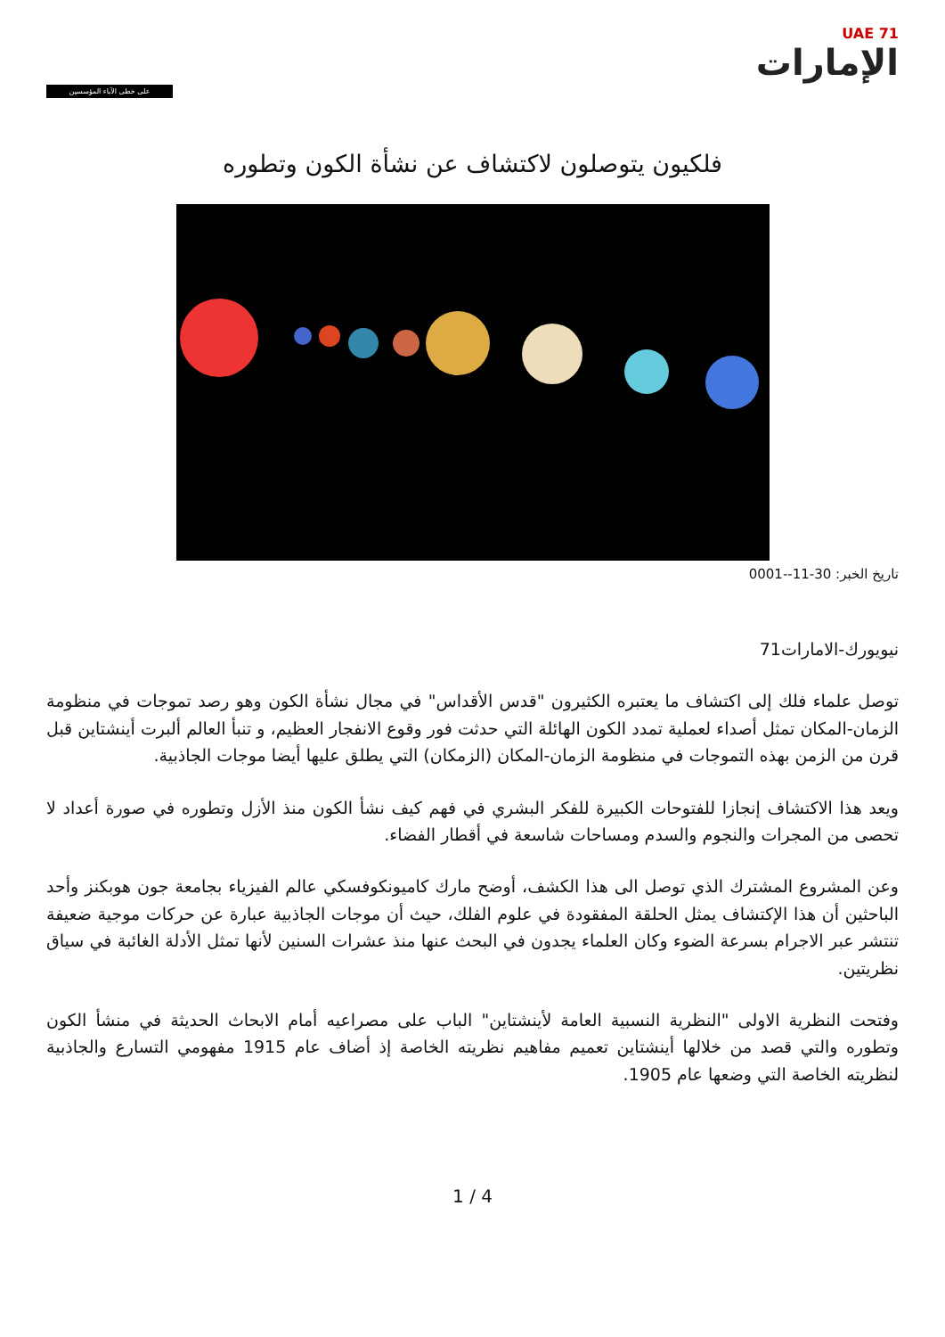UAE 71
الإمارات
على خطى الآباء المؤسسين
فلكيون يتوصلون لاكتشاف عن نشأة الكون وتطوره
تاريخ الخبر: 30-11--0001
نيويورك-الامارات71
توصل علماء فلك إلى اكتشاف ما يعتبره الكثيرون "قدس الأقداس" في مجال نشأة الكون وهو رصد تموجات في منظومة الزمان-المكان تمثل أصداء لعملية تمدد الكون الهائلة التي حدثت فور وقوع الانفجار العظيم، و تنبأ العالم ألبرت أينشتاين قبل قرن من الزمن بهذه التموجات في منظومة الزمان-المكان (الزمكان) التي يطلق عليها أيضا موجات الجاذبية.
ويعد هذا الاكتشاف إنجازا للفتوحات الكبيرة للفكر البشري في فهم كيف نشأ الكون منذ الأزل وتطوره في صورة أعداد لا تحصى من المجرات والنجوم والسدم ومساحات شاسعة في أقطار الفضاء.
وعن المشروع المشترك الذي توصل الى هذا الكشف، أوضح مارك كاميونكوفسكي عالم الفيزياء بجامعة جون هوبكنز وأحد الباحثين أن هذا الإكتشاف يمثل الحلقة المفقودة في علوم الفلك، حيث أن موجات الجاذبية عبارة عن حركات موجية ضعيفة تنتشر عبر الاجرام بسرعة الضوء وكان العلماء يجدون في البحث عنها منذ عشرات السنين لأنها تمثل الأدلة الغائبة في سياق نظريتين.
وفتحت النظرية الاولى "النظرية النسبية العامة لأينشتاين" الباب على مصراعيه أمام الابحاث الحديثة في منشأ الكون وتطوره والتي قصد من خلالها أينشتاين تعميم مفاهيم نظريته الخاصة إذ أضاف عام 1915 مفهومي التسارع والجاذبية لنظريته الخاصة التي وضعها عام 1905.
1 / 4